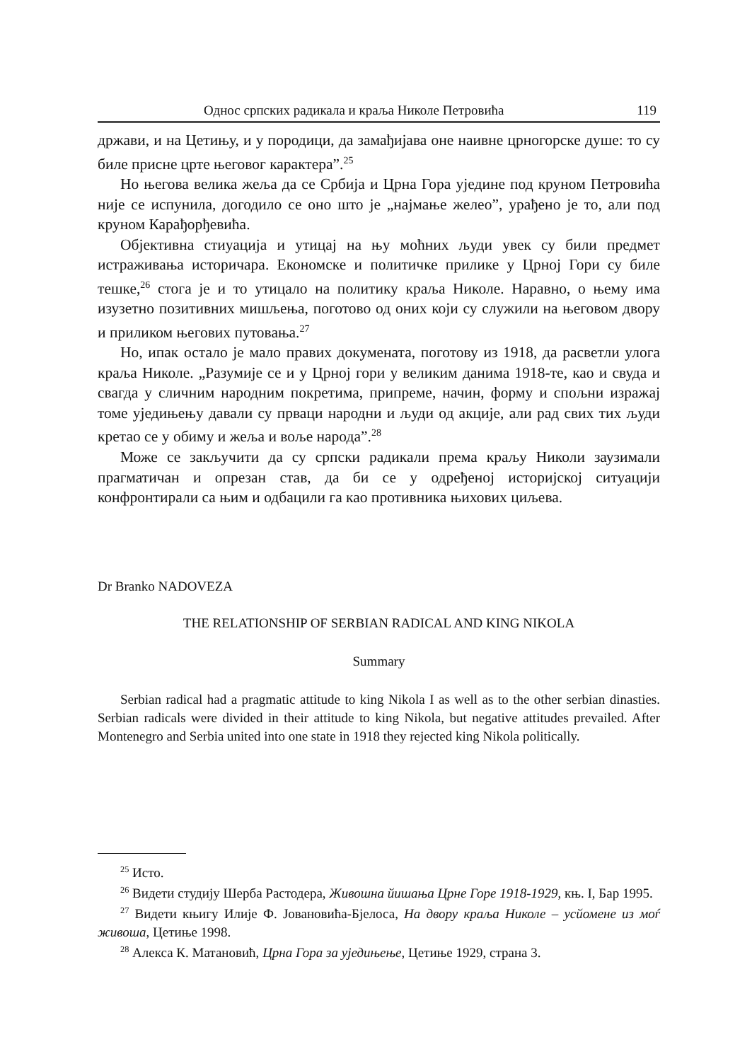Однос српских радикала и краља Николе Петровића 119
држави, и на Цетињу, и у породици, да замађијава оне наивне црногорске душе: то су биле присне црте његовог карактера”.<sup>25</sup>
Но његова велика жеља да се Србија и Црна Гора уједине под круном Петровића није се испунила, догодило се оно што је „најмање желео”, урађено је то, али под круном Карађорђевића.
Објективна стиуација и утицај на њу моћних људи увек су били предмет истраживања историчара. Економске и политичке прилике у Црној Гори су биле тешке,<sup>26</sup> стога је и то утицало на политику краља Николе. Наравно, о њему има изузетно позитивних мишљења, поготово од оних који су служили на његовом двору и приликом његових путовања.<sup>27</sup>
Но, ипак остало је мало правих докумената, поготову из 1918, да расветли улога краља Николе. „Разумије се и у Црној гори у великим данима 1918-те, као и свуда и свагда у сличним народним покретима, припреме, начин, форму и спољни изражај томе уједињењу давали су прваци народни и људи од акције, али рад свих тих људи кретао се у обиму и жеља и воље народа”.<sup>28</sup>
Може се закључити да су српски радикали према краљу Николи заузимали прагматичан и опрезан став, да би се у одређеној историјској ситуацији конфронтирали са њим и одбацили га као противника њихових циљева.
Dr Branko NADOVEZA
THE RELATIONSHIP OF SERBIAN RADICAL AND KING NIKOLA
Summary
Serbian radical had a pragmatic attitude to king Nikola I as well as to the other serbian dinasties. Serbian radicals were divided in their attitude to king Nikola, but negative attitudes prevailed. After Montenegro and Serbia united into one state in 1918 they rejected king Nikola politically.
<sup>25</sup> Исто.
<sup>26</sup> Видети студију Шерба Растодера, Живошна йишања Црне Горе 1918-1929, књ. I, Бар 1995.
<sup>27</sup> Видети књигу Илије Ф. Јовановића-Бјелоса, На двору краља Николе – усйомене из моѓ живоша, Цетиње 1998.
<sup>28</sup> Алекса К. Матановић, Црна Гора за уједињење, Цетиње 1929, страна 3.